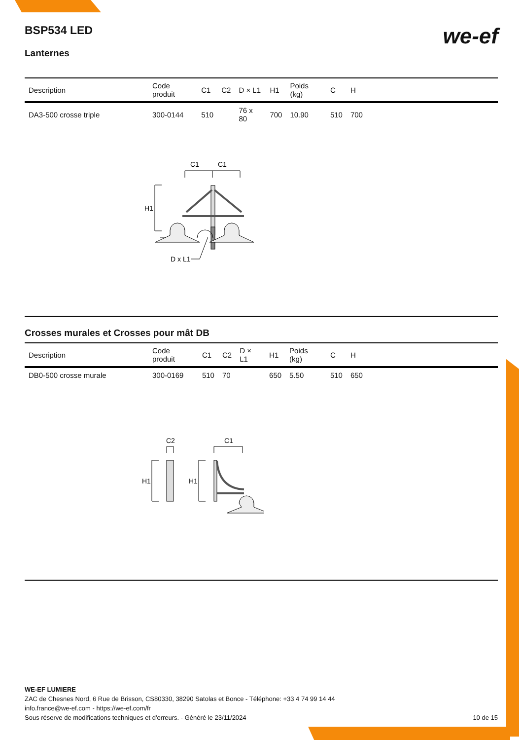BSP534 LED
Lanternes
we-ef
| Description | Code produit | C1 | C2 | D × L1 | H1 | Poids (kg) | C | H | |
| --- | --- | --- | --- | --- | --- | --- | --- | --- | --- |
| DA3-500 crosse triple | 300-0144 | 510 | | 76 x 80 | 700 | 10.90 | 510 | 700 | |
C1
C1
H1
D x L1
Crosses murales et Crosses pour mât DB
| Description | Code produit | C1 | C2 | D × L1 | H1 | Poids (kg) | C | H | |
| --- | --- | --- | --- | --- | --- | --- | --- | --- | --- |
| DB0-500 crosse murale | 300-0169 | 510 | 70 | | 650 | 5.50 | 510 | 650 | |
C2
C1
H1
H1
WE-EF LUMIERE
ZAC de Chesnes Nord, 6 Rue de Brisson, CS80330, 38290 Satolas et Bonce - Téléphone: +33 4 74 99 14 44
info.france@we-ef.com - https://we-ef.com/fr
Sous réserve de modifications techniques et d'erreurs. - Généré le 23/11/2024 10 de 15